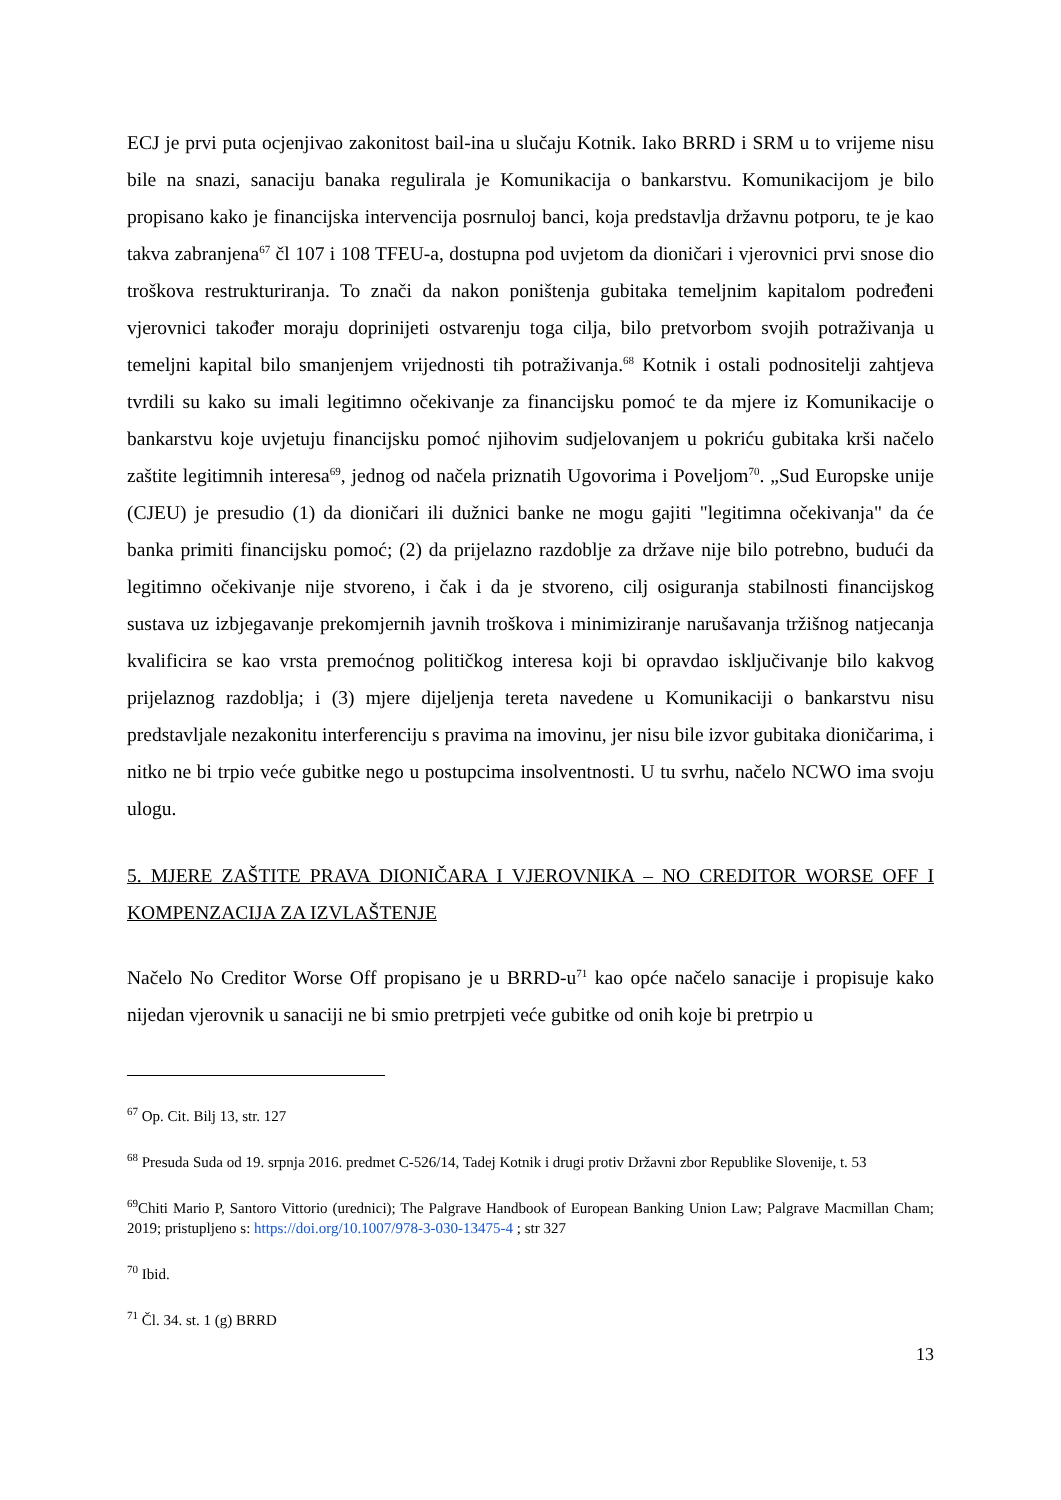ECJ je prvi puta ocjenjivao zakonitost bail-ina u slučaju Kotnik. Iako BRRD i SRM u to vrijeme nisu bile na snazi, sanaciju banaka regulirala je Komunikacija o bankarstvu. Komunikacijom je bilo propisano kako je financijska intervencija posrnuloj banci, koja predstavlja državnu potporu, te je kao takva zabranjena<sup>67</sup> čl 107 i 108 TFEU-a, dostupna pod uvjetom da dioničari i vjerovnici prvi snose dio troškova restrukturiranja. To znači da nakon poništenja gubitaka temeljnim kapitalom podređeni vjerovnici također moraju doprinijeti ostvarenju toga cilja, bilo pretvorbom svojih potraživanja u temeljni kapital bilo smanjenjem vrijednosti tih potraživanja.<sup>68</sup> Kotnik i ostali podnositelji zahtjeva tvrdili su kako su imali legitimno očekivanje za financijsku pomoć te da mjere iz Komunikacije o bankarstvu koje uvjetuju financijsku pomoć njihovim sudjelovanjem u pokriću gubitaka krši načelo zaštite legitimnih interesa<sup>69</sup>, jednog od načela priznatih Ugovorima i Poveljom<sup>70</sup>. „Sud Europske unije (CJEU) je presudio (1) da dioničari ili dužnici banke ne mogu gajiti "legitimna očekivanja" da će banka primiti financijsku pomoć; (2) da prijelazno razdoblje za države nije bilo potrebno, budući da legitimno očekivanje nije stvoreno, i čak i da je stvoreno, cilj osiguranja stabilnosti financijskog sustava uz izbjegavanje prekomjernih javnih troškova i minimiziranje narušavanja tržišnog natjecanja kvalificira se kao vrsta premoćnog političkog interesa koji bi opravdao isključivanje bilo kakvog prijelaznog razdoblja; i (3) mjere dijeljenja tereta navedene u Komunikaciji o bankarstvu nisu predstavljale nezakonitu interferenciju s pravima na imovinu, jer nisu bile izvor gubitaka dioničarima, i nitko ne bi trpio veće gubitke nego u postupcima insolventnosti. U tu svrhu, načelo NCWO ima svoju ulogu.
5. MJERE ZAŠTITE PRAVA DIONIČARA I VJEROVNIKA – NO CREDITOR WORSE OFF I KOMPENZACIJA ZA IZVLAŠTENJE
Načelo No Creditor Worse Off propisano je u BRRD-u<sup>71</sup> kao opće načelo sanacije i propisuje kako nijedan vjerovnik u sanaciji ne bi smio pretrpjeti veće gubitke od onih koje bi pretrpio u
<sup>67</sup> Op. Cit. Bilj 13, str. 127
<sup>68</sup> Presuda Suda od 19. srpnja 2016. predmet C-526/14, Tadej Kotnik i drugi protiv Državni zbor Republike Slovenije, t. 53
<sup>69</sup> Chiti Mario P, Santoro Vittorio (urednici); The Palgrave Handbook of European Banking Union Law; Palgrave Macmillan Cham; 2019; pristupljeno s: https://doi.org/10.1007/978-3-030-13475-4 ; str 327
<sup>70</sup> Ibid.
<sup>71</sup> Čl. 34. st. 1 (g) BRRD
13